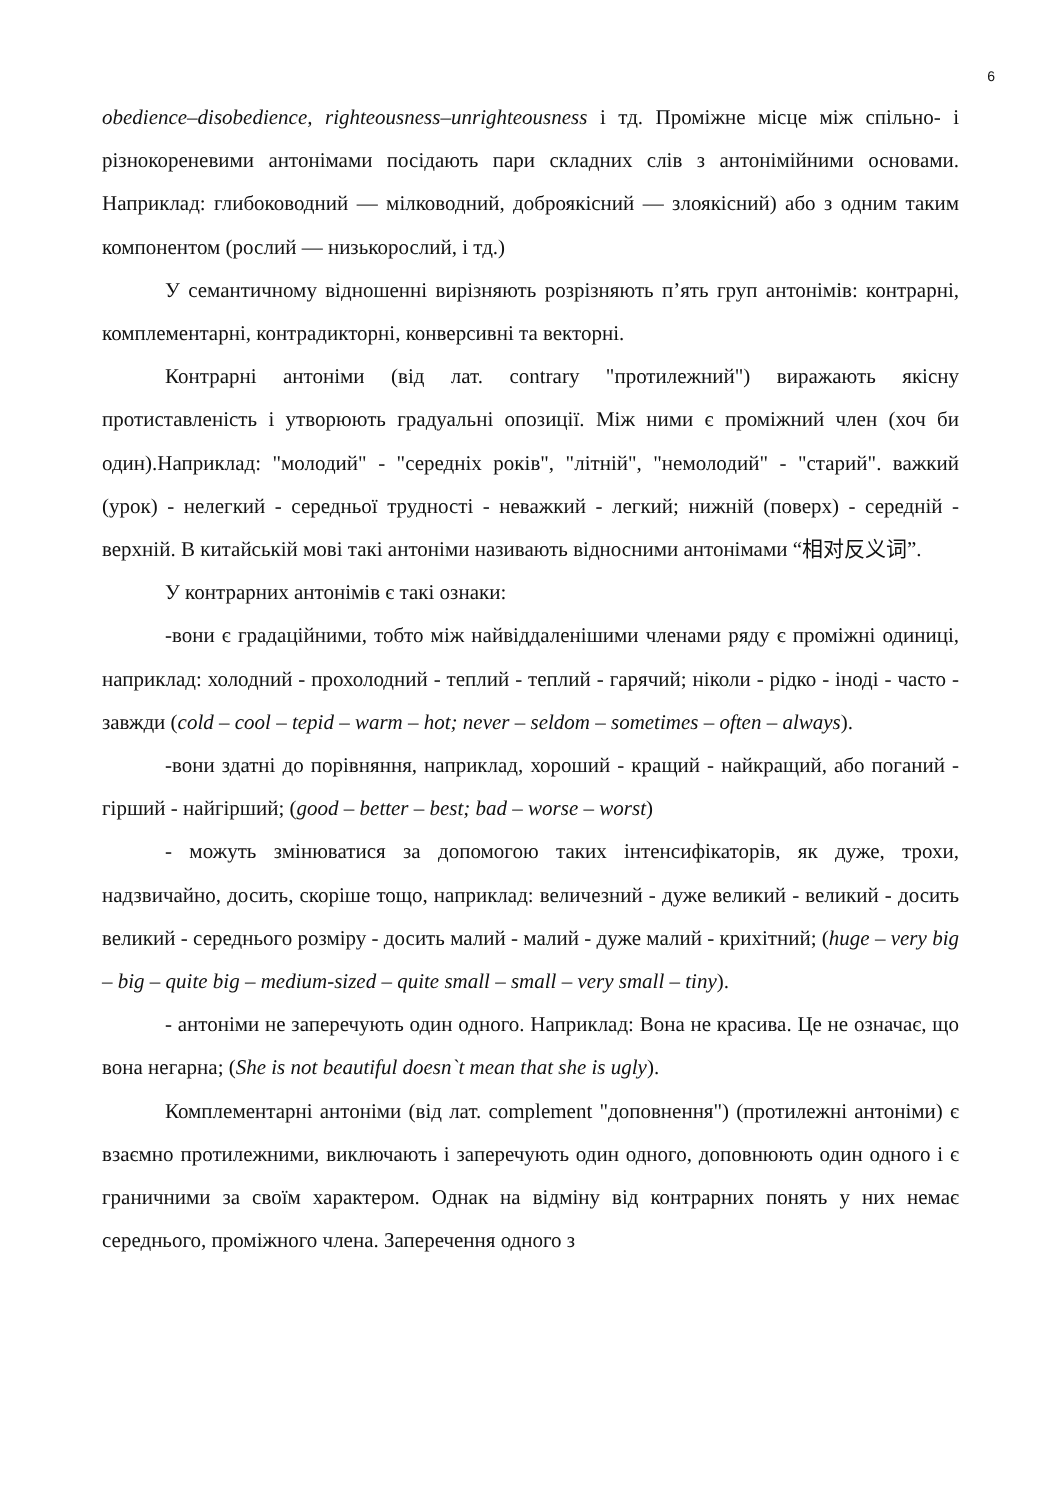6
obedience–disobedience, righteousness–unrighteousness і тд. Проміжне місце між спільно- і різнокореневими антонімами посідають пари складних слів з антонімійними основами. Наприклад: глибоководний — мілководний, доброякісний — злоякісний) або з одним таким компонентом (рослий — низькорослий, і тд.)
У семантичному відношенні вирізняють розрізняють п’ять груп антонімів: контрарні, комплементарні, контрадикторні, конверсивні та векторні.
Контрарні антоніми (від лат. contrary "протилежний") виражають якісну протиставленість і утворюють градуальні опозиції. Між ними є проміжний член (хоч би один).Наприклад: "молодий" - "середніх років", "літній", "немолодий" - "старий". важкий (урок) - нелегкий - середньої трудності - неважкий - легкий; нижній (поверх) - середній - верхній. В китайській мові такі антоніми називають відносними антонімами “相对反义词”.
У контрарних антонімів є такі ознаки:
-вони є градаційними, тобто між найвіддаленішими членами ряду є проміжні одиниці, наприклад: холодний - прохолодний - теплий - теплий - гарячий; ніколи - рідко - іноді - часто - завжди (cold – cool – tepid – warm – hot; never – seldom – sometimes – often – always).
-вони здатні до порівняння, наприклад, хороший - кращий - найкращий, або поганий - гірший - найгірший; (good – better – best; bad – worse – worst)
- можуть змінюватися за допомогою таких інтенсифікаторів, як дуже, трохи, надзвичайно, досить, скоріше тощо, наприклад: величезний - дуже великий - великий - досить великий - середнього розміру - досить малий - малий - дуже малий - крихітний; (huge – very big – big – quite big – medium-sized – quite small – small – very small – tiny).
- антоніми не заперечують один одного. Наприклад: Вона не красива. Це не означає, що вона негарна; (She is not beautiful doesn`t mean that she is ugly).
Комплементарні антоніми (від лат. complement "доповнення") (протилежні антоніми) є взаємно протилежними, виключають і заперечують один одного, доповнюють один одного і є граничними за своїм характером. Однак на відміну від контрарних понять у них немає середнього, проміжного члена. Заперечення одного з